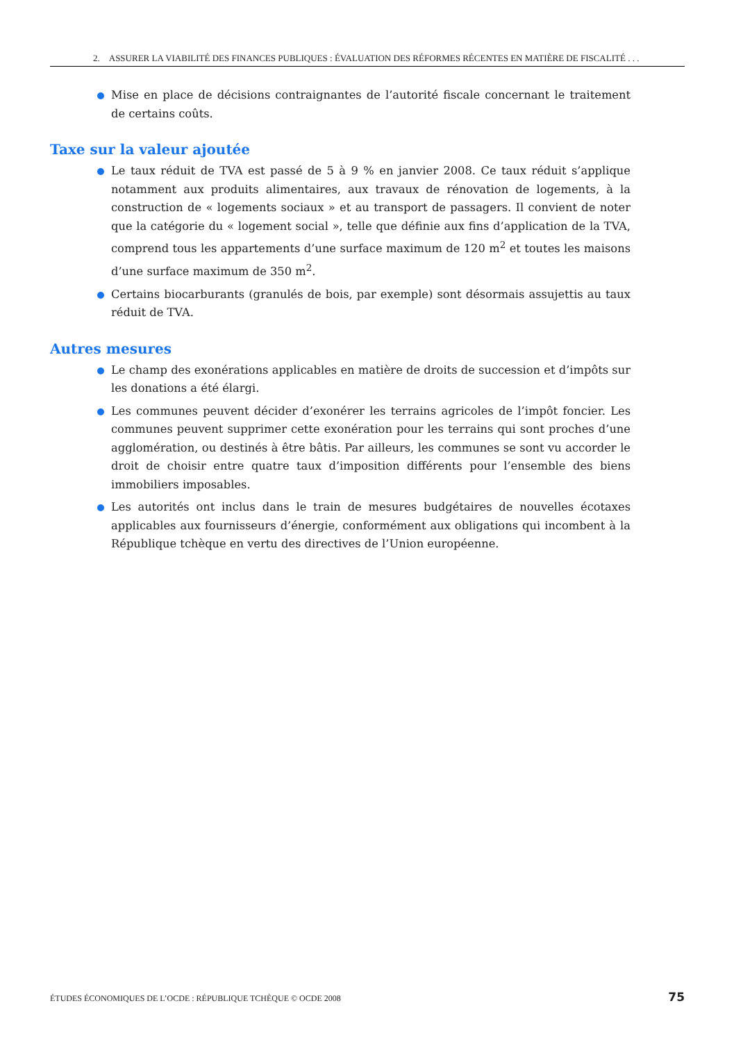2. ASSURER LA VIABILITÉ DES FINANCES PUBLIQUES : ÉVALUATION DES RÉFORMES RÉCENTES EN MATIÈRE DE FISCALITÉ . . .
Mise en place de décisions contraignantes de l’autorité fiscale concernant le traitement de certains coûts.
Taxe sur la valeur ajoutée
Le taux réduit de TVA est passé de 5 à 9 % en janvier 2008. Ce taux réduit s’applique notamment aux produits alimentaires, aux travaux de rénovation de logements, à la construction de « logements sociaux » et au transport de passagers. Il convient de noter que la catégorie du « logement social », telle que définie aux fins d’application de la TVA, comprend tous les appartements d’une surface maximum de 120 m<sup>2</sup> et toutes les maisons d’une surface maximum de 350 m<sup>2</sup>.
Certains biocarburants (granulés de bois, par exemple) sont désormais assujettis au taux réduit de TVA.
Autres mesures
Le champ des exonérations applicables en matière de droits de succession et d’impôts sur les donations a été élargi.
Les communes peuvent décider d’exonérer les terrains agricoles de l’impôt foncier. Les communes peuvent supprimer cette exonération pour les terrains qui sont proches d’une agglomération, ou destinés à être bâtis. Par ailleurs, les communes se sont vu accorder le droit de choisir entre quatre taux d’imposition différents pour l’ensemble des biens immobiliers imposables.
Les autorités ont inclus dans le train de mesures budgétaires de nouvelles écotaxes applicables aux fournisseurs d’énergie, conformément aux obligations qui incombent à la République tchèque en vertu des directives de l’Union européenne.
ÉTUDES ÉCONOMIQUES DE L’OCDE : RÉPUBLIQUE TCHÈQUE © OCDE 2008 75